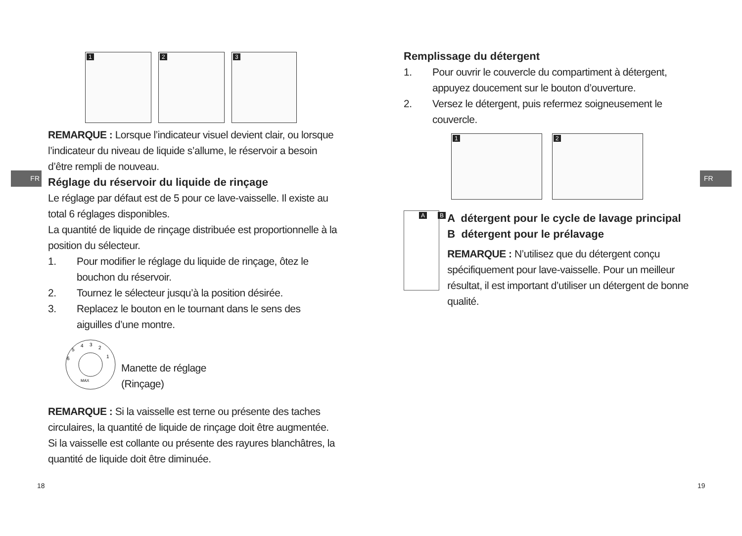FR FR
1 2 3
REMARQUE : Lorsque l’indicateur visuel devient clair, ou lorsque l’indicateur du niveau de liquide s’allume, le réservoir a besoin d’être rempli de nouveau.
Réglage du réservoir du liquide de rinçage
Le réglage par défaut est de 5 pour ce lave-vaisselle. Il existe au total 6 réglages disponibles.
La quantité de liquide de rinçage distribuée est proportionnelle à la position du sélecteur.
1. Pour modifier le réglage du liquide de rinçage, ôtez le bouchon du réservoir.
2. Tournez le sélecteur jusqu’à la position désirée.
3. Replacez le bouton en le tournant dans le sens des aiguilles d’une montre.
4
3
2
5
6
1
MAX
Manette de réglage
(Rinçage)
REMARQUE : Si la vaisselle est terne ou présente des taches circulaires, la quantité de liquide de rinçage doit être augmentée. Si la vaisselle est collante ou présente des rayures blanchâtres, la quantité de liquide doit être diminuée.
18
Remplissage du détergent
1. Pour ouvrir le couvercle du compartiment à détergent, appuyez doucement sur le bouton d’ouverture.
2. Versez le détergent, puis refermez soigneusement le couvercle.
1 2
A B
A détergent pour le cycle de lavage principal
B détergent pour le prélavage
REMARQUE : N’utilisez que du détergent conçu spécifiquement pour lave-vaisselle. Pour un meilleur résultat, il est important d’utiliser un détergent de bonne qualité.
19